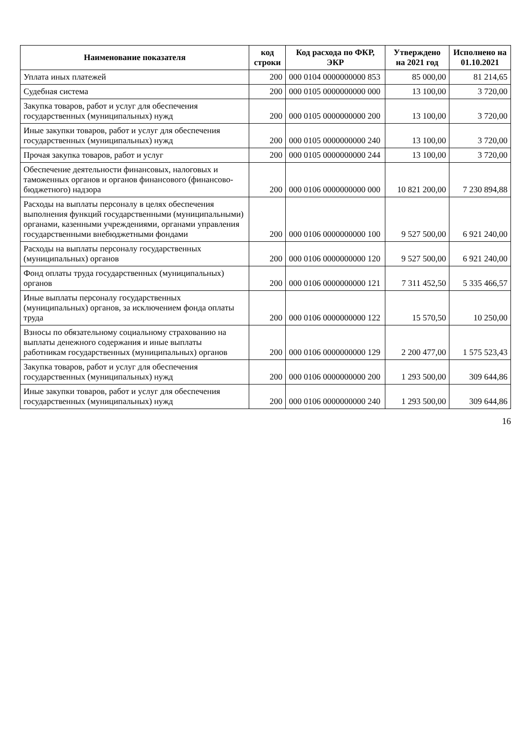| Наименование показателя | код строки | Код расхода по ФКР, ЭКР | Утверждено на 2021 год | Исполнено на 01.10.2021 |
| --- | --- | --- | --- | --- |
| Уплата иных платежей | 200 | 000 0104 0000000000 853 | 85 000,00 | 81 214,65 |
| Судебная система | 200 | 000 0105 0000000000 000 | 13 100,00 | 3 720,00 |
| Закупка товаров, работ и услуг для обеспечения государственных (муниципальных) нужд | 200 | 000 0105 0000000000 200 | 13 100,00 | 3 720,00 |
| Иные закупки товаров, работ и услуг для обеспечения государственных (муниципальных) нужд | 200 | 000 0105 0000000000 240 | 13 100,00 | 3 720,00 |
| Прочая закупка товаров, работ и услуг | 200 | 000 0105 0000000000 244 | 13 100,00 | 3 720,00 |
| Обеспечение деятельности финансовых, налоговых и таможенных органов и органов финансового (финансово-бюджетного) надзора | 200 | 000 0106 0000000000 000 | 10 821 200,00 | 7 230 894,88 |
| Расходы на выплаты персоналу в целях обеспечения выполнения функций государственными (муниципальными) органами, казенными учреждениями, органами управления государственными внебюджетными фондами | 200 | 000 0106 0000000000 100 | 9 527 500,00 | 6 921 240,00 |
| Расходы на выплаты персоналу государственных (муниципальных) органов | 200 | 000 0106 0000000000 120 | 9 527 500,00 | 6 921 240,00 |
| Фонд оплаты труда государственных (муниципальных) органов | 200 | 000 0106 0000000000 121 | 7 311 452,50 | 5 335 466,57 |
| Иные выплаты персоналу государственных (муниципальных) органов, за исключением фонда оплаты труда | 200 | 000 0106 0000000000 122 | 15 570,50 | 10 250,00 |
| Взносы по обязательному социальному страхованию на выплаты денежного содержания и иные выплаты работникам государственных (муниципальных) органов | 200 | 000 0106 0000000000 129 | 2 200 477,00 | 1 575 523,43 |
| Закупка товаров, работ и услуг для обеспечения государственных (муниципальных) нужд | 200 | 000 0106 0000000000 200 | 1 293 500,00 | 309 644,86 |
| Иные закупки товаров, работ и услуг для обеспечения государственных (муниципальных) нужд | 200 | 000 0106 0000000000 240 | 1 293 500,00 | 309 644,86 |
16